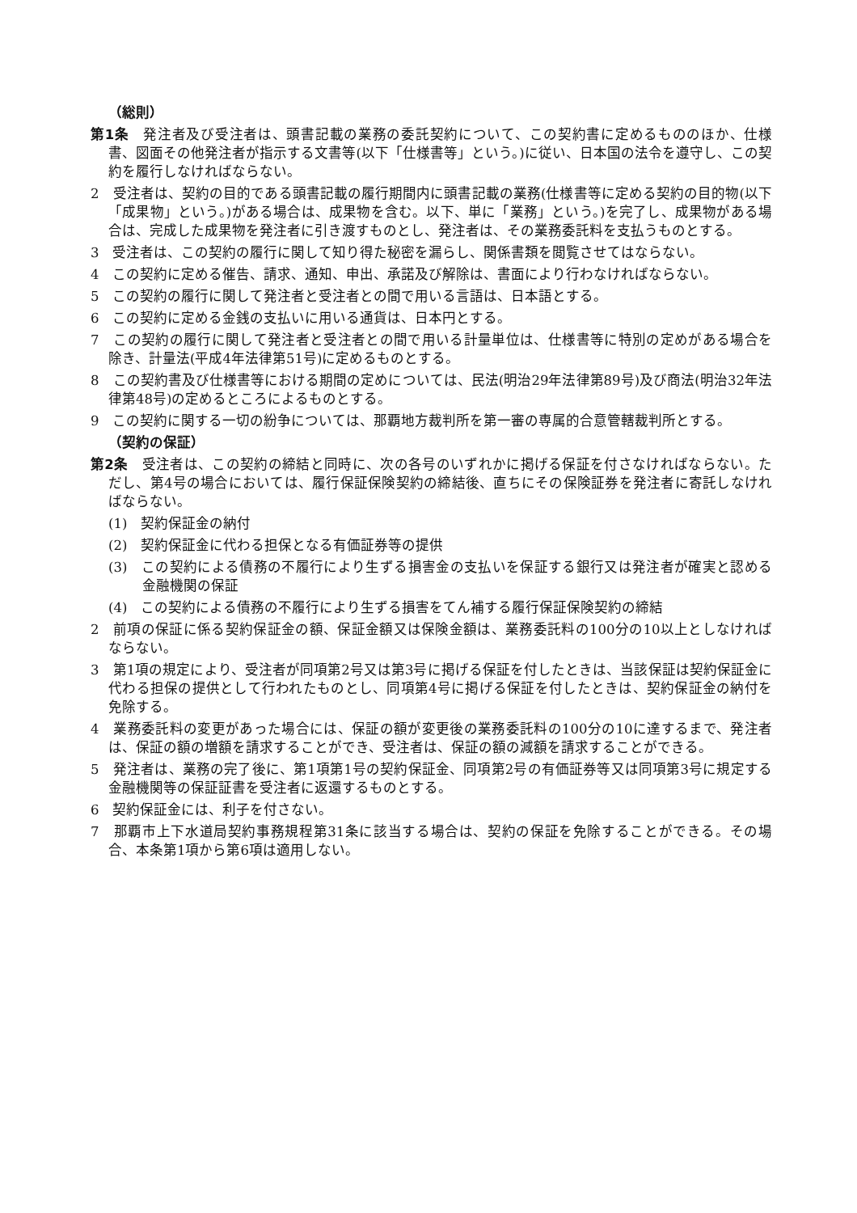（総則）
第1条　発注者及び受注者は、頭書記載の業務の委託契約について、この契約書に定めるもののほか、仕様書、図面その他発注者が指示する文書等(以下「仕様書等」という。)に従い、日本国の法令を遵守し、この契約を履行しなければならない。
2　受注者は、契約の目的である頭書記載の履行期間内に頭書記載の業務(仕様書等に定める契約の目的物(以下「成果物」という。)がある場合は、成果物を含む。以下、単に「業務」という。)を完了し、成果物がある場合は、完成した成果物を発注者に引き渡すものとし、発注者は、その業務委託料を支払うものとする。
3　受注者は、この契約の履行に関して知り得た秘密を漏らし、関係書類を閲覧させてはならない。
4　この契約に定める催告、請求、通知、申出、承諾及び解除は、書面により行わなければならない。
5　この契約の履行に関して発注者と受注者との間で用いる言語は、日本語とする。
6　この契約に定める金銭の支払いに用いる通貨は、日本円とする。
7　この契約の履行に関して発注者と受注者との間で用いる計量単位は、仕様書等に特別の定めがある場合を除き、計量法(平成4年法律第51号)に定めるものとする。
8　この契約書及び仕様書等における期間の定めについては、民法(明治29年法律第89号)及び商法(明治32年法律第48号)の定めるところによるものとする。
9　この契約に関する一切の紛争については、那覇地方裁判所を第一審の専属的合意管轄裁判所とする。
（契約の保証）
第2条　受注者は、この契約の締結と同時に、次の各号のいずれかに掲げる保証を付さなければならない。ただし、第4号の場合においては、履行保証保険契約の締結後、直ちにその保険証券を発注者に寄託しなければならない。
(1)　契約保証金の納付
(2)　契約保証金に代わる担保となる有価証券等の提供
(3)　この契約による債務の不履行により生ずる損害金の支払いを保証する銀行又は発注者が確実と認める金融機関の保証
(4)　この契約による債務の不履行により生ずる損害をてん補する履行保証保険契約の締結
2　前項の保証に係る契約保証金の額、保証金額又は保険金額は、業務委託料の100分の10以上としなければならない。
3　第1項の規定により、受注者が同項第2号又は第3号に掲げる保証を付したときは、当該保証は契約保証金に代わる担保の提供として行われたものとし、同項第4号に掲げる保証を付したときは、契約保証金の納付を免除する。
4　業務委託料の変更があった場合には、保証の額が変更後の業務委託料の100分の10に達するまで、発注者は、保証の額の増額を請求することができ、受注者は、保証の額の減額を請求することができる。
5　発注者は、業務の完了後に、第1項第1号の契約保証金、同項第2号の有価証券等又は同項第3号に規定する金融機関等の保証証書を受注者に返還するものとする。
6　契約保証金には、利子を付さない。
7　那覇市上下水道局契約事務規程第31条に該当する場合は、契約の保証を免除することができる。その場合、本条第1項から第6項は適用しない。